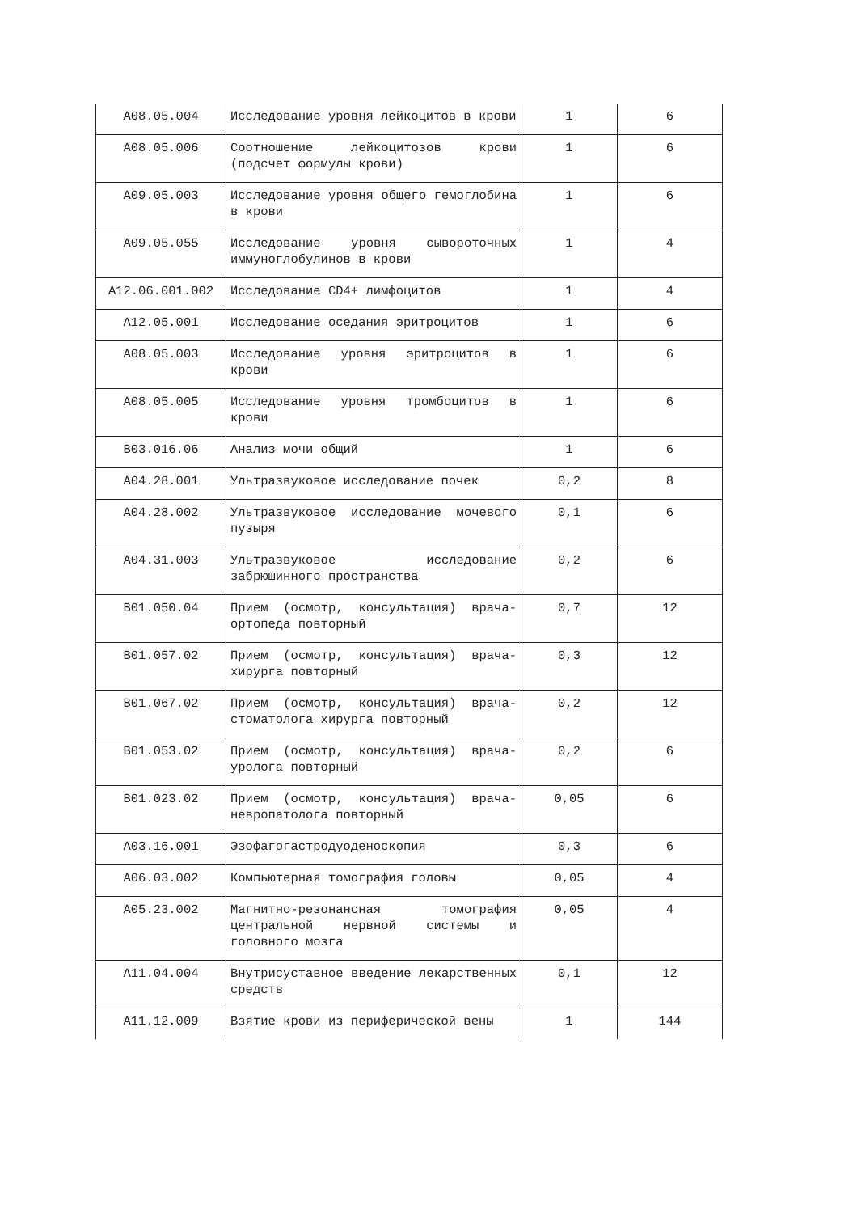| A08.05.004 | Исследование уровня лейкоцитов в крови | 1 | 6 |
| A08.05.006 | Соотношение лейкоцитозов крови (подсчет формулы крови) | 1 | 6 |
| A09.05.003 | Исследование уровня общего гемоглобина в крови | 1 | 6 |
| A09.05.055 | Исследование уровня сывороточных иммуноглобулинов в крови | 1 | 4 |
| A12.06.001.002 | Исследование CD4+ лимфоцитов | 1 | 4 |
| A12.05.001 | Исследование оседания эритроцитов | 1 | 6 |
| A08.05.003 | Исследование уровня эритроцитов в крови | 1 | 6 |
| A08.05.005 | Исследование уровня тромбоцитов в крови | 1 | 6 |
| B03.016.06 | Анализ мочи общий | 1 | 6 |
| A04.28.001 | Ультразвуковое исследование почек | 0,2 | 8 |
| A04.28.002 | Ультразвуковое исследование мочевого пузыря | 0,1 | 6 |
| A04.31.003 | Ультразвуковое исследование забрюшинного пространства | 0,2 | 6 |
| B01.050.04 | Прием (осмотр, консультация) врача-ортопеда повторный | 0,7 | 12 |
| B01.057.02 | Прием (осмотр, консультация) врача-хирурга повторный | 0,3 | 12 |
| B01.067.02 | Прием (осмотр, консультация) врача-стоматолога хирурга повторный | 0,2 | 12 |
| B01.053.02 | Прием (осмотр, консультация) врача-уролога повторный | 0,2 | 6 |
| B01.023.02 | Прием (осмотр, консультация) врача-невропатолога повторный | 0,05 | 6 |
| A03.16.001 | Эзофагогастродуоденоскопия | 0,3 | 6 |
| A06.03.002 | Компьютерная томография головы | 0,05 | 4 |
| A05.23.002 | Магнитно-резонансная томография центральной нервной системы и головного мозга | 0,05 | 4 |
| A11.04.004 | Внутрисуставное введение лекарственных средств | 0,1 | 12 |
| A11.12.009 | Взятие крови из периферической вены | 1 | 144 |